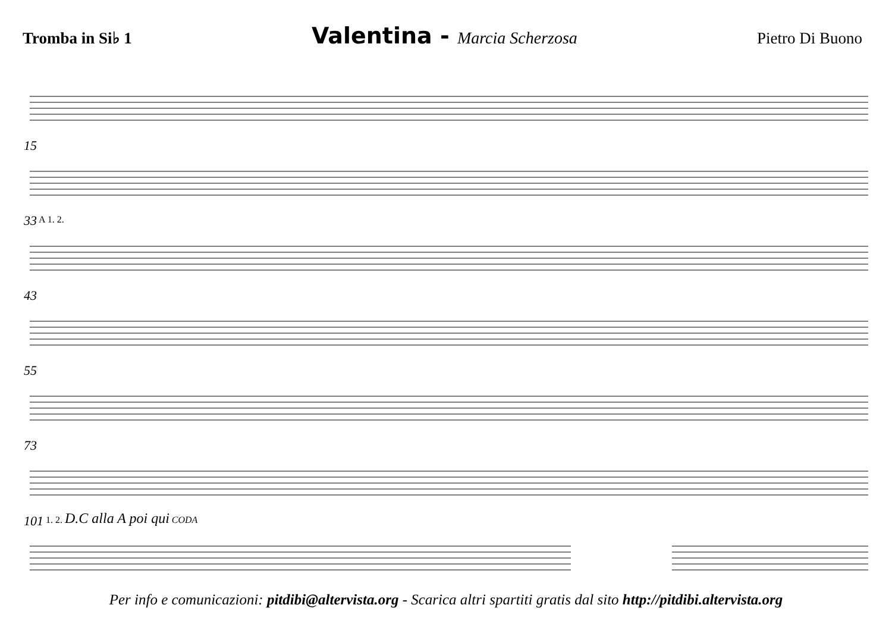Tromba in Si♭ 1
Valentina - Marcia Scherzosa Pietro Di Buono
15
33 A 1. 2.
43
55
73
101 1. 2. D.C alla A poi qui CODA
Per info e comunicazioni: pitdibi@altervista.org - Scarica altri spartiti gratis dal sito http://pitdibi.altervista.org